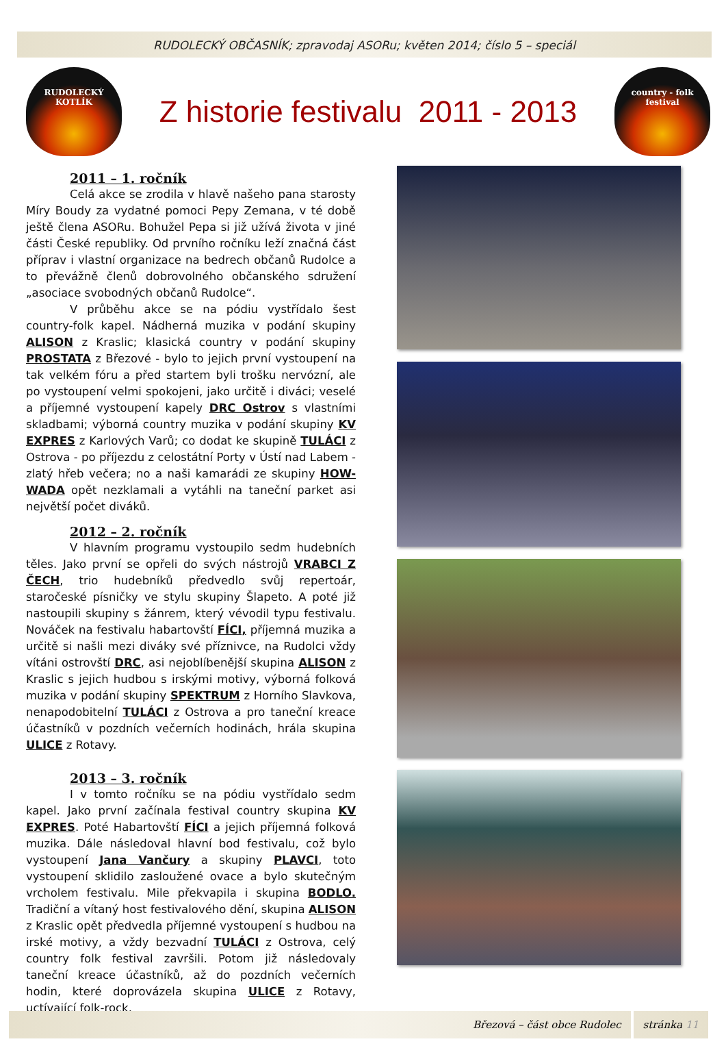RUDOLECKÝ OBČASNÍK; zpravodaj ASORu; květen 2014; číslo 5 – speciál
RUDOLECKÝ
KOTLÍK
Z historie festivalu 2011 - 2013
country - folk
festival
2011 – 1. ročník
Celá akce se zrodila v hlavě našeho pana starosty Míry Boudy za vydatné pomoci Pepy Zemana, v té době ještě člena ASORu. Bohužel Pepa si již užívá života v jiné části České republiky. Od prvního ročníku leží značná část příprav i vlastní organizace na bedrech občanů Rudolce a to převážně členů dobrovolného občanského sdružení „asociace svobodných občanů Rudolce“.
V průběhu akce se na pódiu vystřídalo šest country-folk kapel. Nádherná muzika v podání skupiny ALISON z Kraslic; klasická country v podání skupiny PROSTATA z Březové - bylo to jejich první vystoupení na tak velkém fóru a před startem byli trošku nervózní, ale po vystoupení velmi spokojeni, jako určitě i diváci; veselé a příjemné vystoupení kapely DRC Ostrov s vlastními skladbami; výborná country muzika v podání skupiny KV EXPRES z Karlových Varů; co dodat ke skupině TULÁCI z Ostrova - po příjezdu z celostátní Porty v Ústí nad Labem - zlatý hřeb večera; no a naši kamarádi ze skupiny HOW-WADA opět nezklamali a vytáhli na taneční parket asi největší počet diváků.
2012 – 2. ročník
V hlavním programu vystoupilo sedm hudebních těles. Jako první se opřeli do svých nástrojů VRABCI Z ČECH, trio hudebníků předvedlo svůj repertoár, staročeské písničky ve stylu skupiny Šlapeto. A poté již nastoupili skupiny s žánrem, který vévodil typu festivalu. Nováček na festivalu habartovští FÍCI, příjemná muzika a určitě si našli mezi diváky své příznivce, na Rudolci vždy vítáni ostrovští DRC, asi nejoblíbenější skupina ALISON z Kraslic s jejich hudbou s irskými motivy, výborná folková muzika v podání skupiny SPEKTRUM z Horního Slavkova, nenapodobitelní TULÁCI z Ostrova a pro taneční kreace účastníků v pozdních večerních hodinách, hrála skupina ULICE z Rotavy.
2013 – 3. ročník
I v tomto ročníku se na pódiu vystřídalo sedm kapel. Jako první začínala festival country skupina KV EXPRES. Poté Habartovští FÍCI a jejich příjemná folková muzika. Dále následoval hlavní bod festivalu, což bylo vystoupení Jana Vančury a skupiny PLAVCI, toto vystoupení sklidilo zasloužené ovace a bylo skutečným vrcholem festivalu. Mile překvapila i skupina BODLO. Tradiční a vítaný host festivalového dění, skupina ALISON z Kraslic opět předvedla příjemné vystoupení s hudbou na irské motivy, a vždy bezvadní TULÁCI z Ostrova, celý country folk festival završili. Potom již následovaly taneční kreace účastníků, až do pozdních večerních hodin, které doprovázela skupina ULICE z Rotavy, uctívající folk-rock.
Březová – část obce Rudolec stránka 11